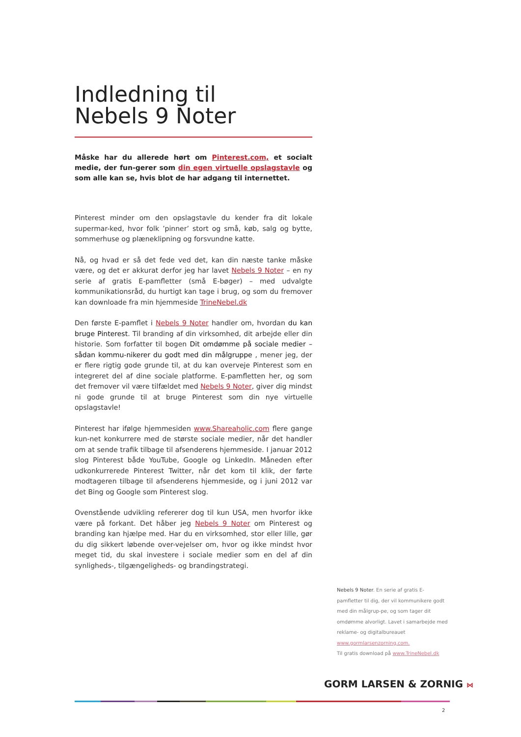Indledning til
Nebels 9 Noter
Måske har du allerede hørt om Pinterest.com, et socialt medie, der fun-gerer som din egen virtuelle opslagstavle og som alle kan se, hvis blot de har adgang til internettet.
Pinterest minder om den opslagstavle du kender fra dit lokale supermar-ked, hvor folk ’pinner’ stort og små, køb, salg og bytte, sommerhuse og plæneklipning og forsvundne katte.
Nå, og hvad er så det fede ved det, kan din næste tanke måske være, og det er akkurat derfor jeg har lavet Nebels 9 Noter – en ny serie af gratis E-pamfletter (små E-bøger) – med udvalgte kommunikationsråd, du hurtigt kan tage i brug, og som du fremover kan downloade fra min hjemmeside TrineNebel.dk
Den første E-pamflet i Nebels 9 Noter handler om, hvordan du kan bruge Pinterest. Til branding af din virksomhed, dit arbejde eller din historie. Som forfatter til bogen Dit omdømme på sociale medier – sådan kommu-nikerer du godt med din målgruppe , mener jeg, der er flere rigtig gode grunde til, at du kan overveje Pinterest som en integreret del af dine sociale platforme. E-pamfletten her, og som det fremover vil være tilfældet med Nebels 9 Noter, giver dig mindst ni gode grunde til at bruge Pinterest som din nye virtuelle opslagstavle!
Pinterest har ifølge hjemmesiden www.Shareaholic.com flere gange kun-net konkurrere med de største sociale medier, når det handler om at sende trafik tilbage til afsenderens hjemmeside. I januar 2012 slog Pinterest både YouTube, Google og LinkedIn. Måneden efter udkonkurrerede Pinterest Twitter, når det kom til klik, der førte modtageren tilbage til afsenderens hjemmeside, og i juni 2012 var det Bing og Google som Pinterest slog.
Ovenstående udvikling refererer dog til kun USA, men hvorfor ikke være på forkant. Det håber jeg Nebels 9 Noter om Pinterest og branding kan hjælpe med. Har du en virksomhed, stor eller lille, gør du dig sikkert løbende over-vejelser om, hvor og ikke mindst hvor meget tid, du skal investere i sociale medier som en del af din synligheds-, tilgængeligheds- og brandingstrategi.
Nebels 9 Noter. En serie af gratis E-pamfletter til dig, der vil kommunikere godt med din målgrup-pe, og som tager dit omdømme alvorligt. Lavet i samarbejde med reklame- og digitalbureauet www.gormlarsenzorning.com.
Til gratis download på www.TrineNebel.dk
GORM LARSEN & ZORNIG ⋈
2